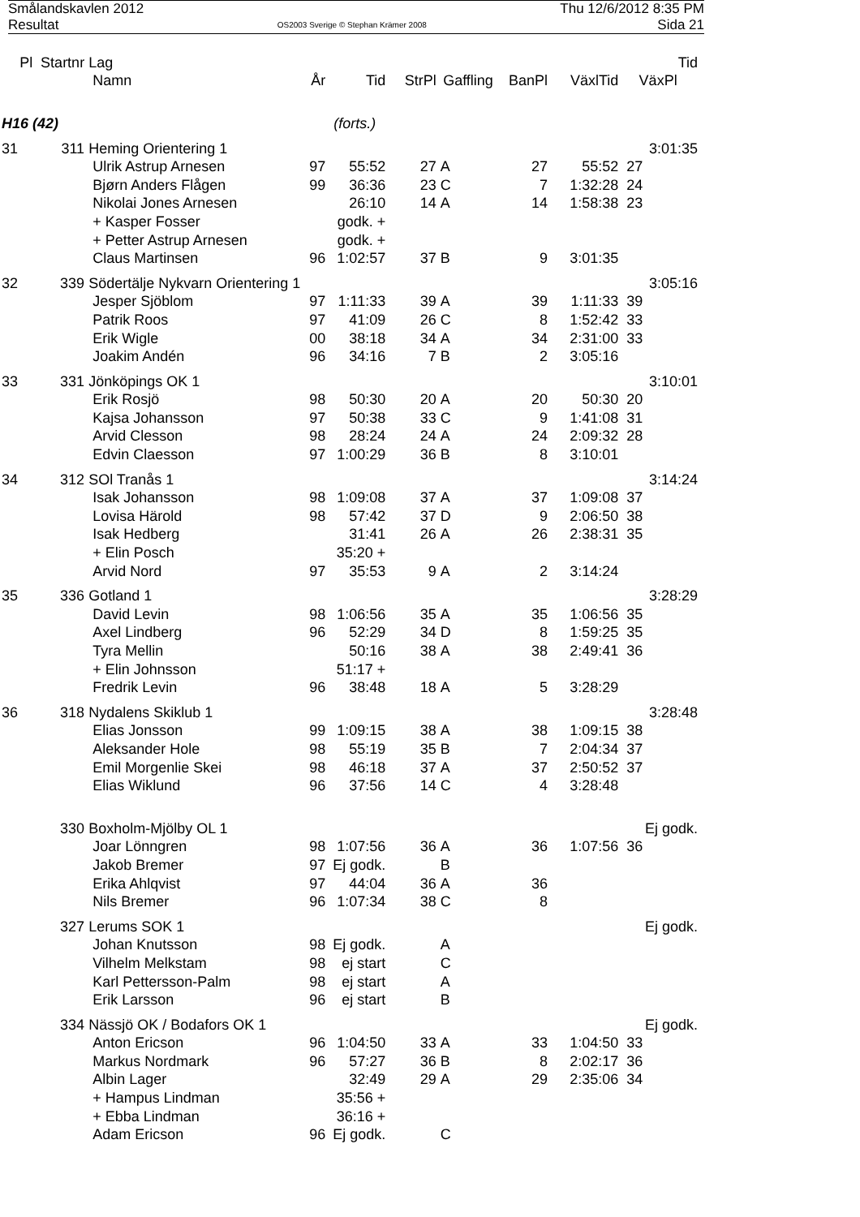Smålandskavlen 2012
Resultat
OS2003 Sverige © Stephan Krämer 2008
Thu 12/6/2012 8:35 PM
Sida 21
| Pl | Startnr | Lag | | | | | | | Tid |
| --- | --- | --- | --- | --- | --- | --- | --- | --- | --- |
| | | Namn | År | Tid | StrPl | Gaffling | BanPl | VäxlTid | VäxPl |
| H16 (42) | | | | (forts.) | | | | | |
| 31 | 311 | Heming Orientering 1 | | | | | | | 3:01:35 |
| | | Ulrik Astrup Arnesen | 97 | 55:52 | 27 | A | 27 | 55:52 | 27 |
| | | Bjørn Anders Flågen | 99 | 36:36 | 23 | C | 7 | 1:32:28 | 24 |
| | | Nikolai Jones Arnesen | | 26:10 | 14 | A | 14 | 1:58:38 | 23 |
| | | + Kasper Fosser | | godk. + | | | | | |
| | | + Petter Astrup Arnesen | | godk. + | | | | | |
| | | Claus Martinsen | 96 | 1:02:57 | 37 | B | 9 | 3:01:35 | |
| 32 | 339 | Södertälje Nykvarn Orientering 1 | | | | | | | 3:05:16 |
| | | Jesper Sjöblom | 97 | 1:11:33 | 39 | A | 39 | 1:11:33 | 39 |
| | | Patrik Roos | 97 | 41:09 | 26 | C | 8 | 1:52:42 | 33 |
| | | Erik Wigle | 00 | 38:18 | 34 | A | 34 | 2:31:00 | 33 |
| | | Joakim Andén | 96 | 34:16 | 7 | B | 2 | 3:05:16 | |
| 33 | 331 | Jönköpings OK 1 | | | | | | | 3:10:01 |
| | | Erik Rosjö | 98 | 50:30 | 20 | A | 20 | 50:30 | 20 |
| | | Kajsa Johansson | 97 | 50:38 | 33 | C | 9 | 1:41:08 | 31 |
| | | Arvid Clesson | 98 | 28:24 | 24 | A | 24 | 2:09:32 | 28 |
| | | Edvin Claesson | 97 | 1:00:29 | 36 | B | 8 | 3:10:01 | |
| 34 | 312 | SOl Tranås 1 | | | | | | | 3:14:24 |
| | | Isak Johansson | 98 | 1:09:08 | 37 | A | 37 | 1:09:08 | 37 |
| | | Lovisa Härold | 98 | 57:42 | 37 | D | 9 | 2:06:50 | 38 |
| | | Isak Hedberg | | 31:41 | 26 | A | 26 | 2:38:31 | 35 |
| | | + Elin Posch | | 35:20 + | | | | | |
| | | Arvid Nord | 97 | 35:53 | 9 | A | 2 | 3:14:24 | |
| 35 | 336 | Gotland 1 | | | | | | | 3:28:29 |
| | | David Levin | 98 | 1:06:56 | 35 | A | 35 | 1:06:56 | 35 |
| | | Axel Lindberg | 96 | 52:29 | 34 | D | 8 | 1:59:25 | 35 |
| | | Tyra Mellin | | 50:16 | 38 | A | 38 | 2:49:41 | 36 |
| | | + Elin Johnsson | | 51:17 + | | | | | |
| | | Fredrik Levin | 96 | 38:48 | 18 | A | 5 | 3:28:29 | |
| 36 | 318 | Nydalens Skiklub 1 | | | | | | | 3:28:48 |
| | | Elias Jonsson | 99 | 1:09:15 | 38 | A | 38 | 1:09:15 | 38 |
| | | Aleksander Hole | 98 | 55:19 | 35 | B | 7 | 2:04:34 | 37 |
| | | Emil Morgenlie Skei | 98 | 46:18 | 37 | A | 37 | 2:50:52 | 37 |
| | | Elias Wiklund | 96 | 37:56 | 14 | C | 4 | 3:28:48 | |
| | 330 | Boxholm-Mjölby OL 1 | | | | | | | Ej godk. |
| | | Joar Lönngren | 98 | 1:07:56 | 36 | A | 36 | 1:07:56 | 36 |
| | | Jakob Bremer | 97 | Ej godk. | | B | | | |
| | | Erika Ahlqvist | 97 | 44:04 | 36 | A | 36 | | |
| | | Nils Bremer | 96 | 1:07:34 | 38 | C | 8 | | |
| | 327 | Lerums SOK 1 | | | | | | | Ej godk. |
| | | Johan Knutsson | 98 | Ej godk. | | A | | | |
| | | Vilhelm Melkstam | 98 | ej start | | C | | | |
| | | Karl Pettersson-Palm | 98 | ej start | | A | | | |
| | | Erik Larsson | 96 | ej start | | B | | | |
| | 334 | Nässjö OK / Bodafors OK 1 | | | | | | | Ej godk. |
| | | Anton Ericson | 96 | 1:04:50 | 33 | A | 33 | 1:04:50 | 33 |
| | | Markus Nordmark | 96 | 57:27 | 36 | B | 8 | 2:02:17 | 36 |
| | | Albin Lager | | 32:49 | 29 | A | 29 | 2:35:06 | 34 |
| | | + Hampus Lindman | | 35:56 + | | | | | |
| | | + Ebba Lindman | | 36:16 + | | | | | |
| | | Adam Ericson | 96 | Ej godk. | | C | | | |